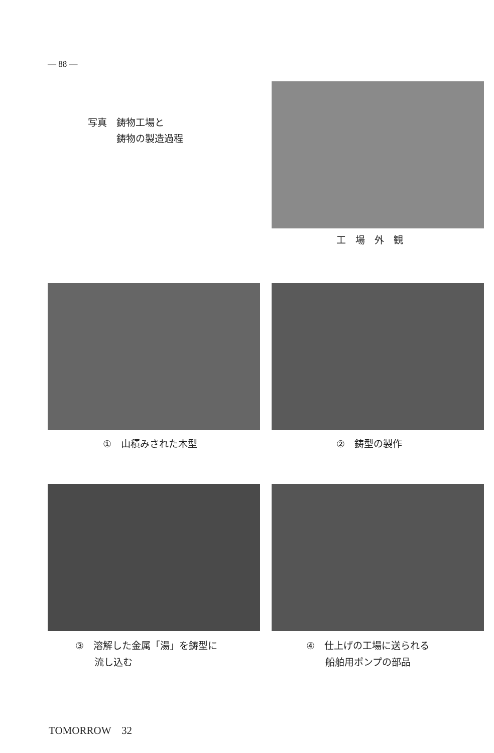— 88 —
写真　鋳物工場と
　　　鋳物の製造過程
工　場　外　観
①　山積みされた木型 ②　鋳型の製作
③　溶解した金属「湯」を鋳型に
　　流し込む
④　仕上げの工場に送られる
　　船舶用ポンプの部品
TOMORROW　32